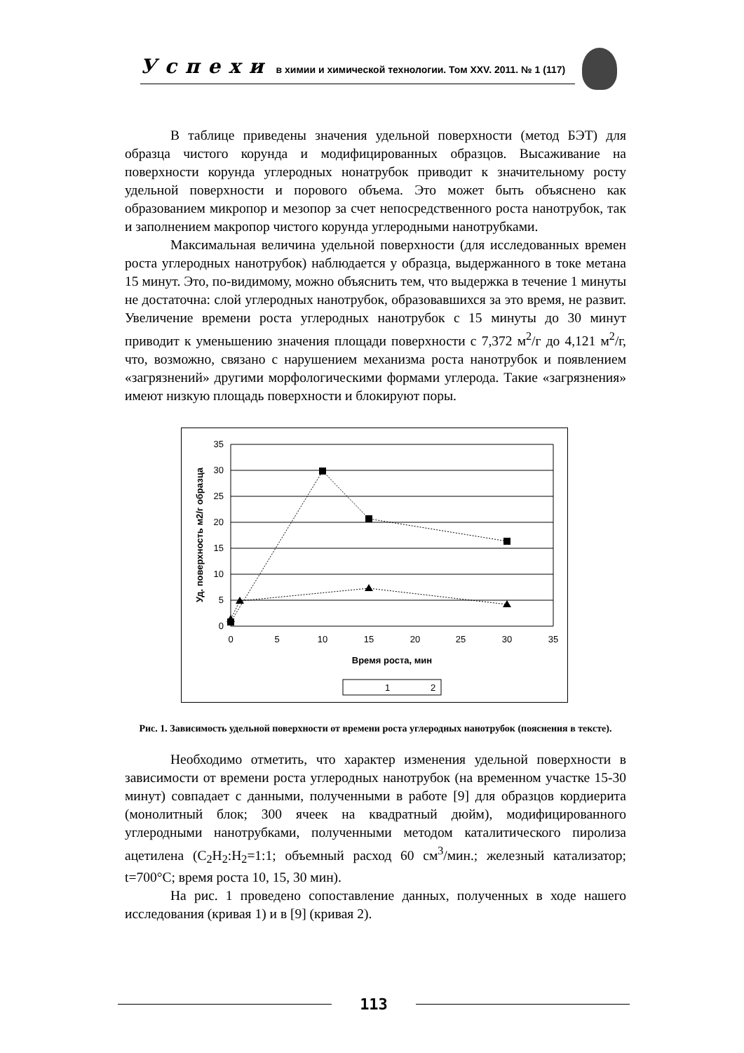Успехи в химии и химической технологии. Том XXV. 2011. № 1 (117)
В таблице приведены значения удельной поверхности (метод БЭТ) для образца чистого корунда и модифицированных образцов. Высаживание на поверхности корунда углеродных нонатрубок приводит к значительному росту удельной поверхности и порового объема. Это может быть объяснено как образованием микропор и мезопор за счет непосредственного роста нанотрубок, так и заполнением макропор чистого корунда углеродными нанотрубками.
Максимальная величина удельной поверхности (для исследованных времен роста углеродных нанотрубок) наблюдается у образца, выдержанного в токе метана 15 минут. Это, по-видимому, можно объяснить тем, что выдержка в течение 1 минуты не достаточна: слой углеродных нанотрубок, образовавшихся за это время, не развит. Увеличение времени роста углеродных нанотрубок с 15 минуты до 30 минут приводит к уменьшению значения площади поверхности с 7,372 м<sup>2</sup>/г до 4,121 м<sup>2</sup>/г, что, возможно, связано с нарушением механизма роста нанотрубок и появлением «загрязнений» другими морфологическими формами углерода. Такие «загрязнения» имеют низкую площадь поверхности и блокируют поры.
35
30
25
20
15
10
5
0
0
5
10
15
20
25
30
35
Время роста, мин
Уд. поверхность м2/г образца
1
2
Рис. 1. Зависимость удельной поверхности от времени роста углеродных нанотрубок (пояснения в тексте).
Необходимо отметить, что характер изменения удельной поверхности в зависимости от времени роста углеродных нанотрубок (на временном участке 15-30 минут) совпадает с данными, полученными в работе [9] для образцов кордиерита (монолитный блок; 300 ячеек на квадратный дюйм), модифицированного углеродными нанотрубками, полученными методом каталитического пиролиза ацетилена (C<sub>2</sub>H<sub>2</sub>:H<sub>2</sub>=1:1; объемный расход 60 см<sup>3</sup>/мин.; железный катализатор; t=700°C; время роста 10, 15, 30 мин).
На рис. 1 проведено сопоставление данных, полученных в ходе нашего исследования (кривая 1) и в [9] (кривая 2).
113